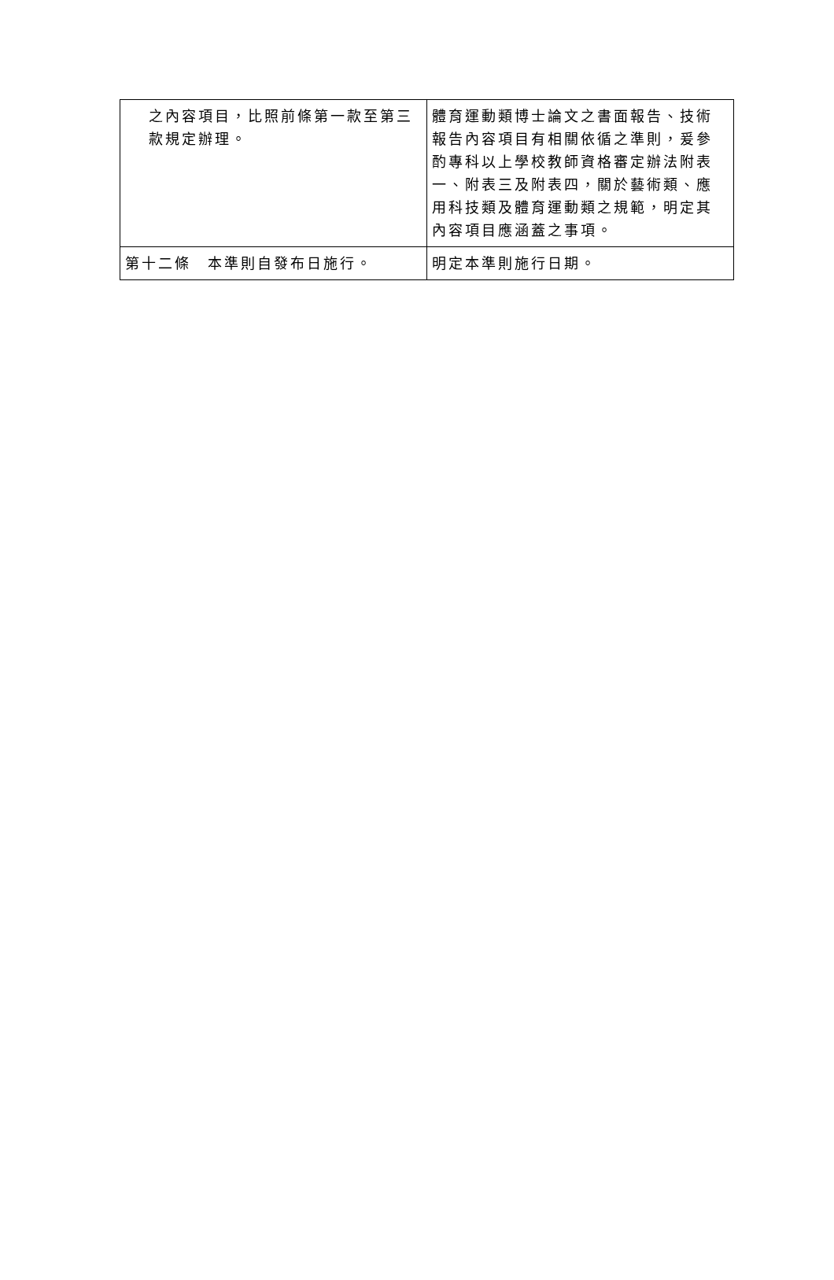| 之內容項目，比照前條第一款至第三款規定辦理。 | 體育運動類博士論文之書面報告、技術報告內容項目有相關依循之準則，爰參酌專科以上學校教師資格審定辦法附表一、附表三及附表四，關於藝術類、應用科技類及體育運動類之規範，明定其內容項目應涵蓋之事項。 |
| 第十二條 本準則自發布日施行。 | 明定本準則施行日期。 |